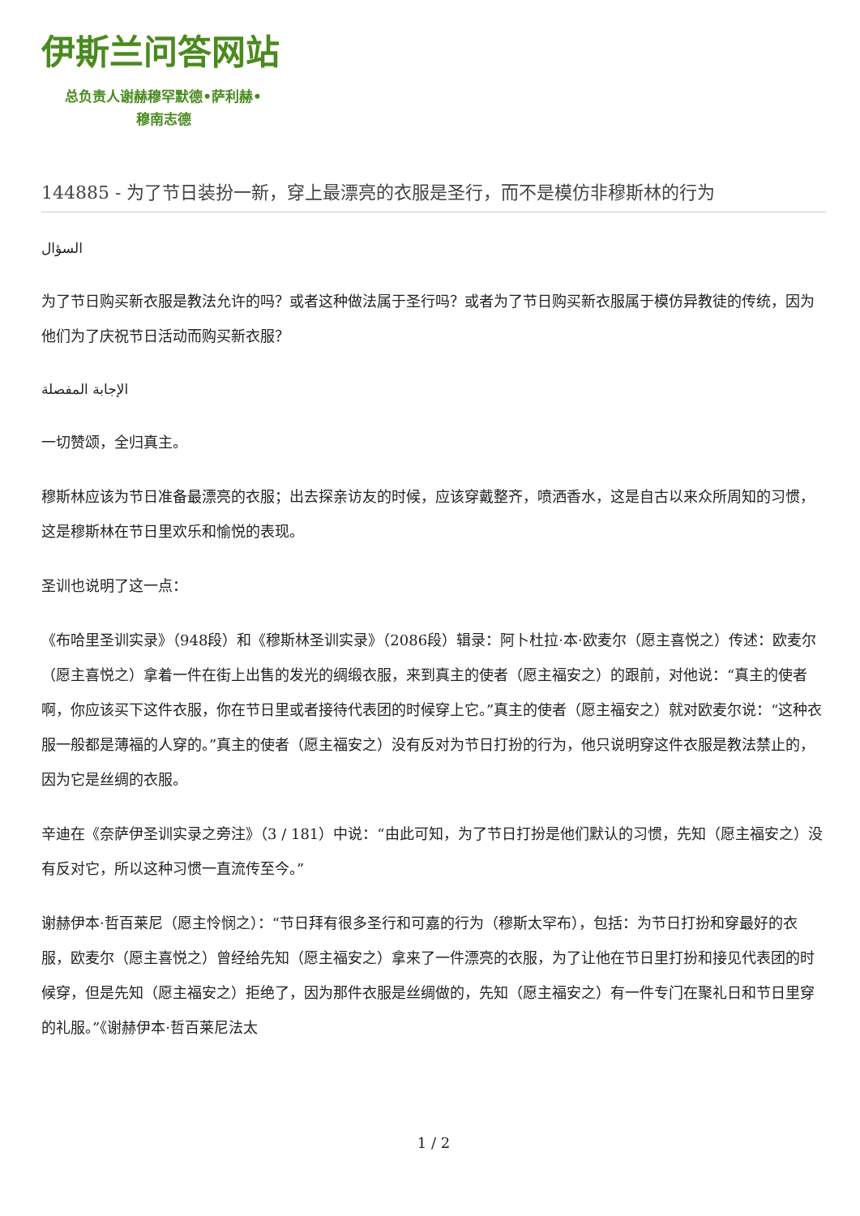伊斯兰问答网站
总负责人谢赫穆罕默德•萨利赫•
穆南志德
144885 - 为了节日装扮一新，穿上最漂亮的衣服是圣行，而不是模仿非穆斯林的行为
السؤال
为了节日购买新衣服是教法允许的吗？或者这种做法属于圣行吗？或者为了节日购买新衣服属于模仿异教徒的传统，因为他们为了庆祝节日活动而购买新衣服？
الإجابة المفصلة
一切赞颂，全归真主。
穆斯林应该为节日准备最漂亮的衣服；出去探亲访友的时候，应该穿戴整齐，喷洒香水，这是自古以来众所周知的习惯，这是穆斯林在节日里欢乐和愉悦的表现。
圣训也说明了这一点：
《布哈里圣训实录》（948段）和《穆斯林圣训实录》（2086段）辑录：阿卜杜拉·本·欧麦尔（愿主喜悦之）传述：欧麦尔（愿主喜悦之）拿着一件在街上出售的发光的绸缎衣服，来到真主的使者（愿主福安之）的跟前，对他说：“真主的使者啊，你应该买下这件衣服，你在节日里或者接待代表团的时候穿上它。”真主的使者（愿主福安之）就对欧麦尔说：“这种衣服一般都是薄福的人穿的。”真主的使者（愿主福安之）没有反对为节日打扮的行为，他只说明穿这件衣服是教法禁止的，因为它是丝绸的衣服。
辛迪在《奈萨伊圣训实录之旁注》（3 / 181）中说：“由此可知，为了节日打扮是他们默认的习惯，先知（愿主福安之）没有反对它，所以这种习惯一直流传至今。”
谢赫伊本·哲百莱尼（愿主怜悯之）：“节日拜有很多圣行和可嘉的行为（穆斯太罕布），包括：为节日打扮和穿最好的衣服，欧麦尔（愿主喜悦之）曾经给先知（愿主福安之）拿来了一件漂亮的衣服，为了让他在节日里打扮和接见代表团的时候穿，但是先知（愿主福安之）拒绝了，因为那件衣服是丝绸做的，先知（愿主福安之）有一件专门在聚礼日和节日里穿的礼服。”《谢赫伊本·哲百莱尼法太
1 / 2